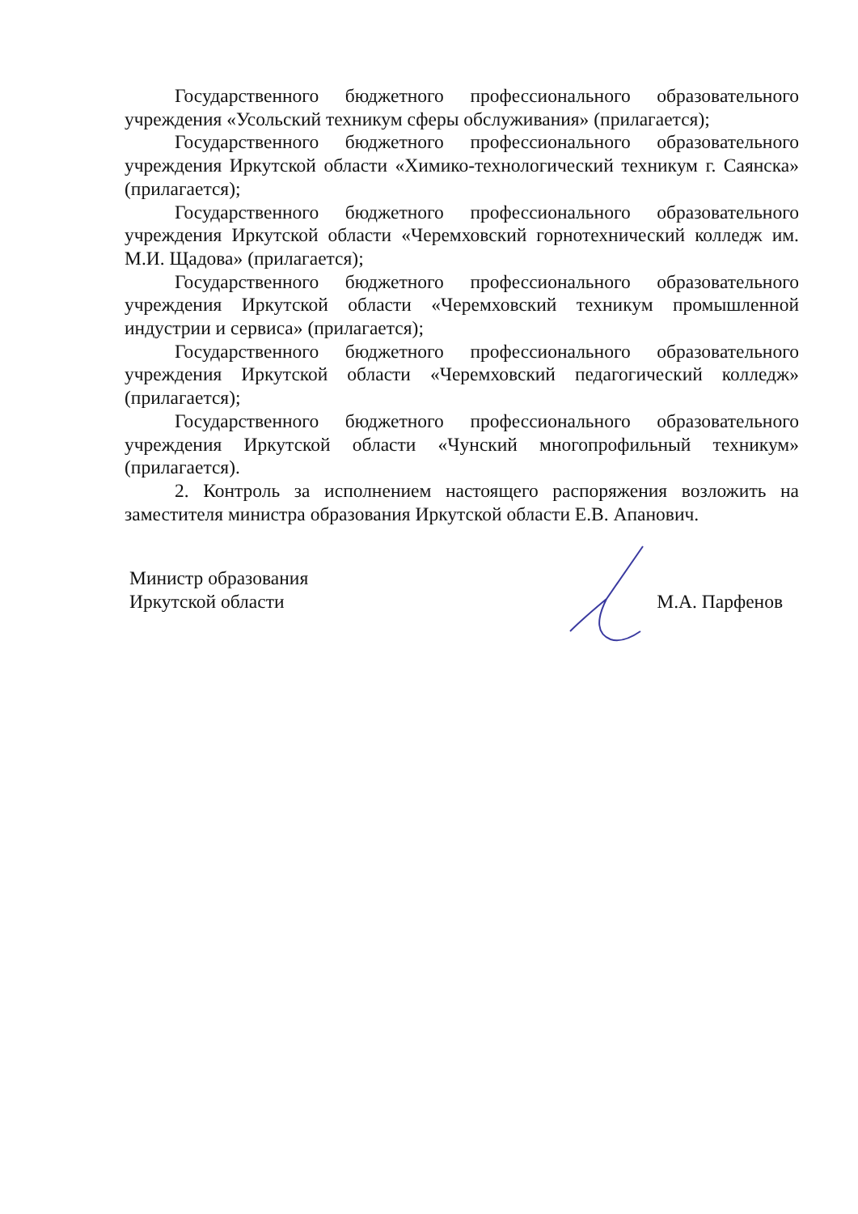Государственного бюджетного профессионального образовательного учреждения «Усольский техникум сферы обслуживания» (прилагается);
Государственного бюджетного профессионального образовательного учреждения Иркутской области «Химико-технологический техникум г. Саянска» (прилагается);
Государственного бюджетного профессионального образовательного учреждения Иркутской области «Черемховский горнотехнический колледж им. М.И. Щадова» (прилагается);
Государственного бюджетного профессионального образовательного учреждения Иркутской области «Черемховский техникум промышленной индустрии и сервиса» (прилагается);
Государственного бюджетного профессионального образовательного учреждения Иркутской области «Черемховский педагогический колледж» (прилагается);
Государственного бюджетного профессионального образовательного учреждения Иркутской области «Чунский многопрофильный техникум» (прилагается).
2. Контроль за исполнением настоящего распоряжения возложить на заместителя министра образования Иркутской области Е.В. Апанович.
Министр образования
Иркутской области
М.А. Парфенов